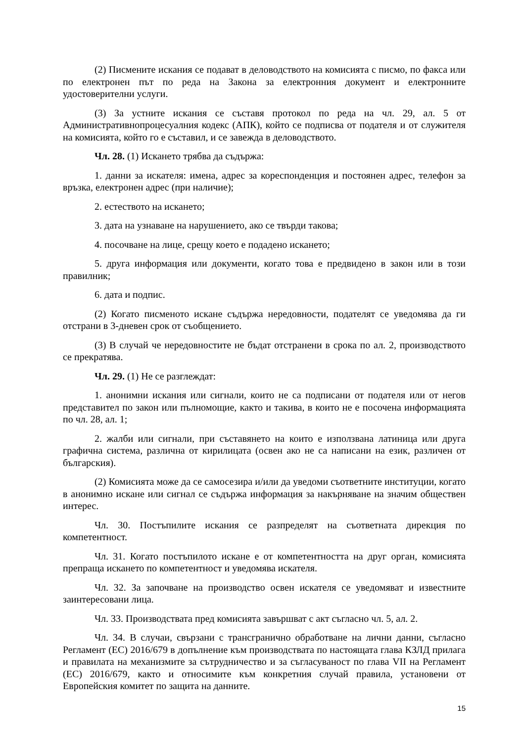(2) Писмените искания се подават в деловодството на комисията с писмо, по факса или по електронен път по реда на Закона за електронния документ и електронните удостоверителни услуги.
(3) За устните искания се съставя протокол по реда на чл. 29, ал. 5 от Административнопроцесуалния кодекс (АПК), който се подписва от подателя и от служителя на комисията, който го е съставил, и се завежда в деловодството.
Чл. 28. (1) Искането трябва да съдържа:
1. данни за искателя: имена, адрес за кореспонденция и постоянен адрес, телефон за връзка, електронен адрес (при наличие);
2. естеството на искането;
3. дата на узнаване на нарушението, ако се твърди такова;
4. посочване на лице, срещу което е подадено искането;
5. друга информация или документи, когато това е предвидено в закон или в този правилник;
6. дата и подпис.
(2) Когато писменото искане съдържа нередовности, подателят се уведомява да ги отстрани в 3-дневен срок от съобщението.
(3) В случай че нередовностите не бъдат отстранени в срока по ал. 2, производството се прекратява.
Чл. 29. (1) Не се разглеждат:
1. анонимни искания или сигнали, които не са подписани от подателя или от негов представител по закон или пълномощие, както и такива, в които не е посочена информацията по чл. 28, ал. 1;
2. жалби или сигнали, при съставянето на които е използвана латиница или друга графична система, различна от кирилицата (освен ако не са написани на език, различен от българския).
(2) Комисията може да се самосезира и/или да уведоми съответните институции, когато в анонимно искане или сигнал се съдържа информация за накърняване на значим обществен интерес.
Чл. 30. Постъпилите искания се разпределят на съответната дирекция по компетентност.
Чл. 31. Когато постъпилото искане е от компетентността на друг орган, комисията препраща искането по компетентност и уведомява искателя.
Чл. 32. За започване на производство освен искателя се уведомяват и известните заинтересовани лица.
Чл. 33. Производствата пред комисията завършват с акт съгласно чл. 5, ал. 2.
Чл. 34. В случаи, свързани с трансгранично обработване на лични данни, съгласно Регламент (ЕС) 2016/679 в допълнение към производствата по настоящата глава КЗЛД прилага и правилата на механизмите за сътрудничество и за съгласуваност по глава VII на Регламент (ЕС) 2016/679, както и относимите към конкретния случай правила, установени от Европейския комитет по защита на данните.
15